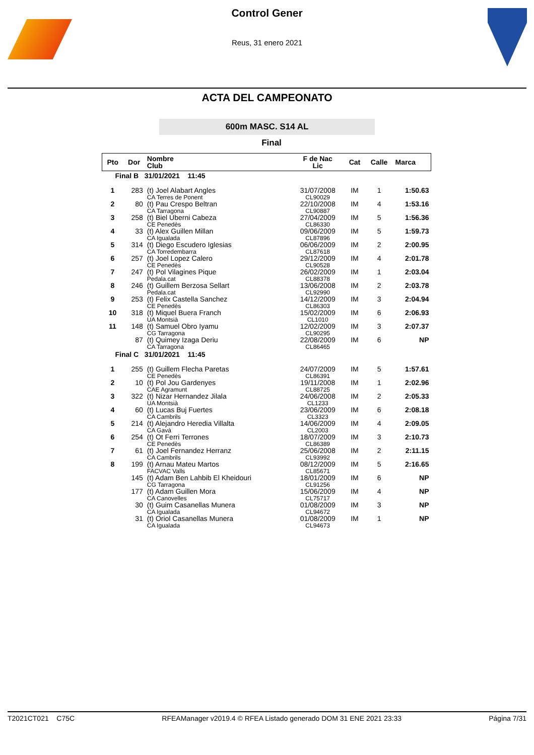Control Gener
Reus, 31 enero 2021
ACTA DEL CAMPEONATO
600m MASC. S14 AL
Final
| Pto | Dor | Nombre Club | F de Nac Lic | Cat | Calle | Marca |
| --- | --- | --- | --- | --- | --- | --- |
| Final B 31/01/2021 11:45 | | | | | | |
| 1 | 283 | (t) Joel Alabart Angles CA Terres de Ponent | 31/07/2008 CL90029 | IM | 1 | 1:50.63 |
| 2 | 80 | (t) Pau Crespo Beltran CA Tarragona | 22/10/2008 CL90887 | IM | 4 | 1:53.16 |
| 3 | 258 | (t) Biel Uberni Cabeza CE Penedès | 27/04/2009 CL86330 | IM | 5 | 1:56.36 |
| 4 | 33 | (t) Alex Guillen Millan CA Igualada | 09/06/2009 CL87896 | IM | 5 | 1:59.73 |
| 5 | 314 | (t) Diego Escudero Iglesias CA Torredembarra | 06/06/2009 CL87618 | IM | 2 | 2:00.95 |
| 6 | 257 | (t) Joel Lopez Calero CE Penedès | 29/12/2009 CL90528 | IM | 4 | 2:01.78 |
| 7 | 247 | (t) Pol Vilagines Pique Pedala.cat | 26/02/2009 CL88378 | IM | 1 | 2:03.04 |
| 8 | 246 | (t) Guillem Berzosa Sellart Pedala.cat | 13/06/2008 CL92990 | IM | 2 | 2:03.78 |
| 9 | 253 | (t) Felix Castella Sanchez CE Penedès | 14/12/2009 CL86303 | IM | 3 | 2:04.94 |
| 10 | 318 | (t) Miquel Buera Franch UA Montsià | 15/02/2009 CL1010 | IM | 6 | 2:06.93 |
| 11 | 148 | (t) Samuel Obro Iyamu CG Tarragona | 12/02/2009 CL90295 | IM | 3 | 2:07.37 |
| | 87 | (t) Quimey Izaga Deriu CA Tarragona | 22/08/2009 CL86465 | IM | 6 | NP |
| Final C 31/01/2021 11:45 | | | | | | |
| 1 | 255 | (t) Guillem Flecha Paretas CE Penedès | 24/07/2009 CL86391 | IM | 5 | 1:57.61 |
| 2 | 10 | (t) Pol Jou Gardenyes CAE Agramunt | 19/11/2008 CL88725 | IM | 1 | 2:02.96 |
| 3 | 322 | (t) Nizar Hernandez Jilala UA Montsià | 24/06/2008 CL1233 | IM | 2 | 2:05.33 |
| 4 | 60 | (t) Lucas Buj Fuertes CA Cambrils | 23/06/2009 CL3323 | IM | 6 | 2:08.18 |
| 5 | 214 | (t) Alejandro Heredia Villalta CA Gavà | 14/06/2009 CL2003 | IM | 4 | 2:09.05 |
| 6 | 254 | (t) Ot Ferri Terrones CE Penedès | 18/07/2009 CL86389 | IM | 3 | 2:10.73 |
| 7 | 61 | (t) Joel Fernandez Herranz CA Cambrils | 25/06/2008 CL93992 | IM | 2 | 2:11.15 |
| 8 | 199 | (t) Arnau Mateu Martos FACVAC Valls | 08/12/2009 CL85671 | IM | 5 | 2:16.65 |
| | 145 | (t) Adam Ben Lahbib El Kheidouri CG Tarragona | 18/01/2009 CL91256 | IM | 6 | NP |
| | 177 | (t) Adam Guillen Mora CA Canovelles | 15/06/2009 CL75717 | IM | 4 | NP |
| | 30 | (t) Guim Casanellas Munera CA Igualada | 01/08/2009 CL94672 | IM | 3 | NP |
| | 31 | (t) Oriol Casanellas Munera CA Igualada | 01/08/2009 CL94673 | IM | 1 | NP |
T2021CT021 C75C RFEAManager v2019.4 © RFEA Listado generado DOM 31 ENE 2021 23:33 Página 7/31